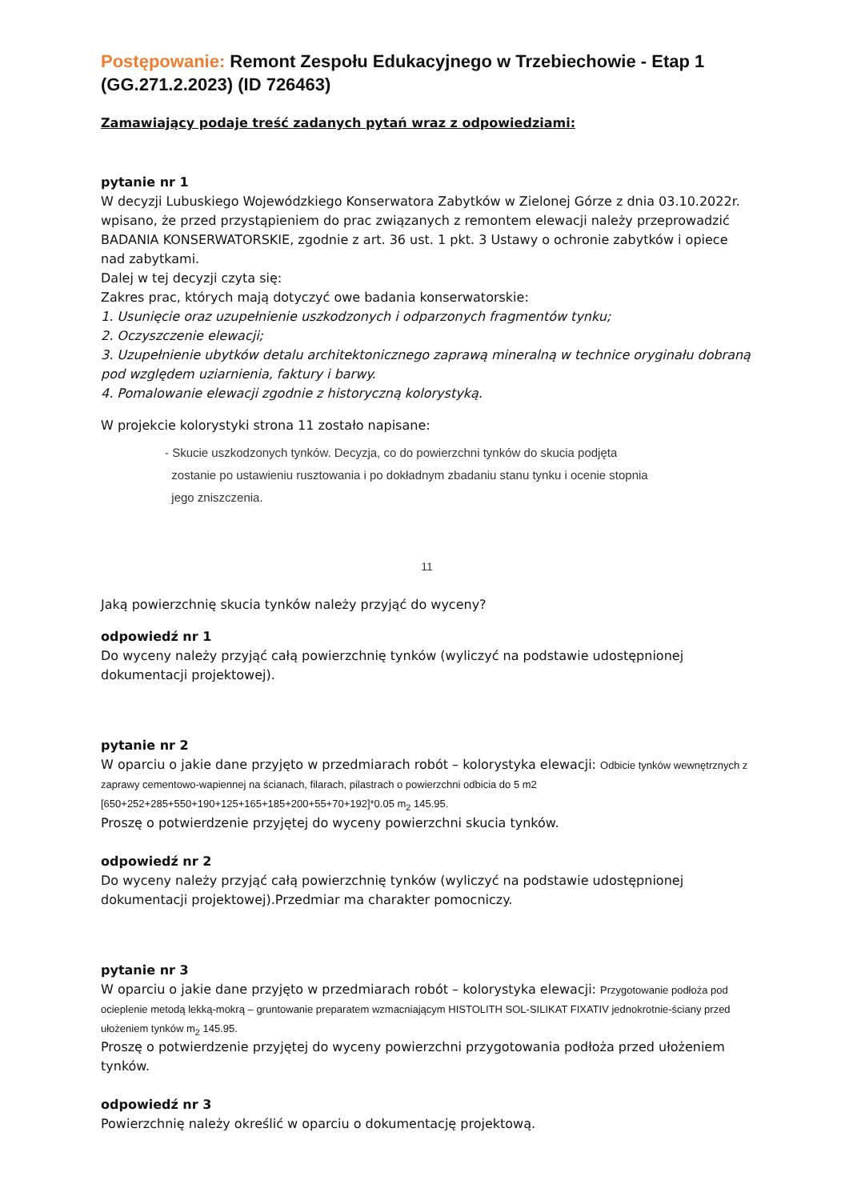Postępowanie: Remont Zespołu Edukacyjnego w Trzebiechowie - Etap 1 (GG.271.2.2023) (ID 726463)
Zamawiający podaje treść zadanych pytań wraz z odpowiedziami:
pytanie nr 1
W decyzji Lubuskiego Wojewódzkiego Konserwatora Zabytków w Zielonej Górze z dnia 03.10.2022r. wpisano, że przed przystąpieniem do prac związanych z remontem elewacji należy przeprowadzić BADANIA KONSERWATORSKIE, zgodnie z art. 36 ust. 1 pkt. 3 Ustawy o ochronie zabytków i opiece nad zabytkami.
Dalej w tej decyzji czyta się:
Zakres prac, których mają dotyczyć owe badania konserwatorskie:
1. Usunięcie oraz uzupełnienie uszkodzonych i odparzonych fragmentów tynku;
2. Oczyszczenie elewacji;
3. Uzupełnienie ubytków detalu architektonicznego zaprawą mineralną w technice oryginału dobraną pod względem uziarnienia, faktury i barwy.
4. Pomalowanie elewacji zgodnie z historyczną kolorystyką.
W projekcie kolorystyki strona 11 zostało napisane:
- Skucie uszkodzonych tynków. Decyzja, co do powierzchni tynków do skucia podjęta
zostanie po ustawieniu rusztowania i po dokładnym zbadaniu stanu tynku i ocenie stopnia
jego zniszczenia.
11
Jaką powierzchnię skucia tynków należy przyjąć do wyceny?
odpowiedź nr 1
Do wyceny należy przyjąć całą powierzchnię tynków (wyliczyć na podstawie udostępnionej dokumentacji projektowej).
pytanie nr 2
W oparciu o jakie dane przyjęto w przedmiarach robót – kolorystyka elewacji: Odbicie tynków wewnętrznych z zaprawy cementowo-wapiennej na ścianach, filarach, pilastrach o powierzchni odbicia do 5 m2 [650+252+285+550+190+125+165+185+200+55+70+192]*0.05 m<sub>2</sub> 145.95.
Proszę o potwierdzenie przyjętej do wyceny powierzchni skucia tynków.
odpowiedź nr 2
Do wyceny należy przyjąć całą powierzchnię tynków (wyliczyć na podstawie udostępnionej dokumentacji projektowej).Przedmiar ma charakter pomocniczy.
pytanie nr 3
W oparciu o jakie dane przyjęto w przedmiarach robót – kolorystyka elewacji: Przygotowanie podłoża pod ocieplenie metodą lekką-mokrą – gruntowanie preparatem wzmacniającym HISTOLITH SOL-SILIKAT FIXATIV jednokrotnie-ściany przed ułożeniem tynków m<sub>2</sub> 145.95.
Proszę o potwierdzenie przyjętej do wyceny powierzchni przygotowania podłoża przed ułożeniem tynków.
odpowiedź nr 3
Powierzchnię należy określić w oparciu o dokumentację projektową.